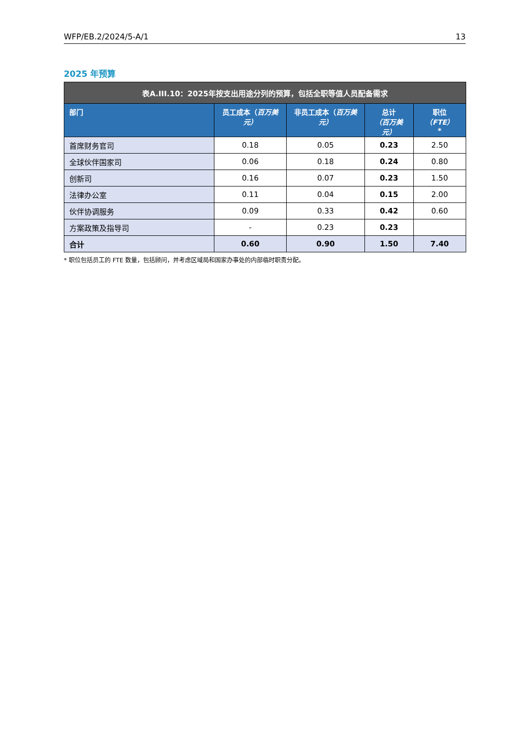WFP/EB.2/2024/5-A/1 13
2025 年预算
| 表A.III.10：2025年按支出用途分列的预算，包括全职等值人员配备需求 | | | | |
| --- | --- | --- | --- | --- |
| 部门 | 员工成本（ 百万美元） | 非员工成本（ 百万美元） | 总计 （百万美元） | 职位 （FTE） * |
| 首席财务官司 | 0.18 | 0.05 | 0.23 | 2.50 |
| 全球伙伴国家司 | 0.06 | 0.18 | 0.24 | 0.80 |
| 创新司 | 0.16 | 0.07 | 0.23 | 1.50 |
| 法律办公室 | 0.11 | 0.04 | 0.15 | 2.00 |
| 伙伴协调服务 | 0.09 | 0.33 | 0.42 | 0.60 |
| 方案政策及指导司 | - | 0.23 | 0.23 | |
| 合计 | 0.60 | 0.90 | 1.50 | 7.40 |
* 职位包括员工的 FTE 数量，包括顾问，并考虑区域局和国家办事处的内部临时职责分配。